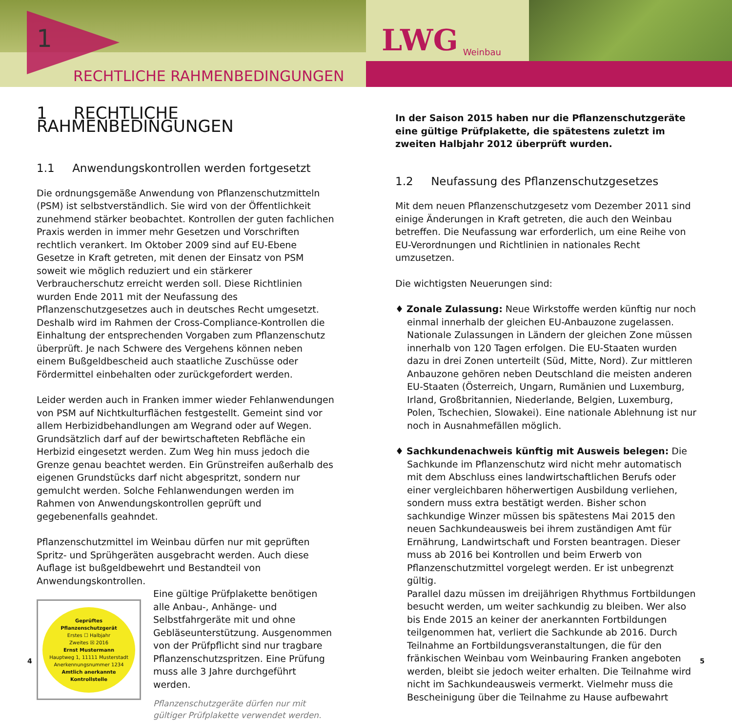1
RECHTLICHE RAHMENBEDINGUNGEN
LWG Weinbau
1 RECHTLICHE RAHMENBEDINGUNGEN
1.1 Anwendungskontrollen werden fortgesetzt
Die ordnungsgemäße Anwendung von Pflanzenschutzmitteln (PSM) ist selbstverständlich. Sie wird von der Öffentlichkeit zunehmend stärker beobachtet. Kontrollen der guten fachlichen Praxis werden in immer mehr Gesetzen und Vorschriften rechtlich verankert. Im Oktober 2009 sind auf EU-Ebene Gesetze in Kraft getreten, mit denen der Einsatz von PSM soweit wie möglich reduziert und ein stärkerer Verbraucherschutz erreicht werden soll. Diese Richtlinien wurden Ende 2011 mit der Neufassung des Pflanzenschutzgesetzes auch in deutsches Recht umgesetzt. Deshalb wird im Rahmen der Cross-Compliance-Kontrollen die Einhaltung der entsprechenden Vorgaben zum Pflanzenschutz überprüft. Je nach Schwere des Vergehens können neben einem Bußgeldbescheid auch staatliche Zuschüsse oder Fördermittel einbehalten oder zurückgefordert werden.
Leider werden auch in Franken immer wieder Fehlanwendungen von PSM auf Nichtkulturflächen festgestellt. Gemeint sind vor allem Herbizidbehandlungen am Wegrand oder auf Wegen. Grundsätzlich darf auf der bewirtschafteten Rebfläche ein Herbizid eingesetzt werden. Zum Weg hin muss jedoch die Grenze genau beachtet werden. Ein Grünstreifen außerhalb des eigenen Grundstücks darf nicht abgespritzt, sondern nur gemulcht werden. Solche Fehlanwendungen werden im Rahmen von Anwendungskontrollen geprüft und gegebenenfalls geahndet.
Pflanzenschutzmittel im Weinbau dürfen nur mit geprüften Spritz- und Sprühgeräten ausgebracht werden. Auch diese Auflage ist bußgeldbewehrt und Bestandteil von Anwendungskontrollen.
Geprüftes
Pflanzenschutzgerät
Erstes ☐ Halbjahr
Zweites ☒ 2016
Ernst Mustermann
Hauptweg 1, 11111 Musterstadt
Anerkennungsnummer 1234
Amtlich anerkannte
Kontrollstelle
Eine gültige Prüfplakette benötigen alle Anbau-, Anhänge- und Selbstfahrgeräte mit und ohne Gebläseunterstützung. Ausgenommen von der Prüfpflicht sind nur tragbare Pflanzenschutzspritzen. Eine Prüfung muss alle 3 Jahre durchgeführt werden.
Pflanzenschutzgeräte dürfen nur mit gültiger Prüfplakette verwendet werden.
In der Saison 2015 haben nur die Pflanzenschutzgeräte eine gültige Prüfplakette, die spätestens zuletzt im zweiten Halbjahr 2012 überprüft wurden.
1.2 Neufassung des Pflanzenschutzgesetzes
Mit dem neuen Pflanzenschutzgesetz vom Dezember 2011 sind einige Änderungen in Kraft getreten, die auch den Weinbau betreffen. Die Neufassung war erforderlich, um eine Reihe von EU-Verordnungen und Richtlinien in nationales Recht umzusetzen.
Die wichtigsten Neuerungen sind:
♦ Zonale Zulassung: Neue Wirkstoffe werden künftig nur noch einmal innerhalb der gleichen EU-Anbauzone zugelassen. Nationale Zulassungen in Ländern der gleichen Zone müssen innerhalb von 120 Tagen erfolgen. Die EU-Staaten wurden dazu in drei Zonen unterteilt (Süd, Mitte, Nord). Zur mittleren Anbauzone gehören neben Deutschland die meisten anderen EU-Staaten (Österreich, Ungarn, Rumänien und Luxemburg, Irland, Großbritannien, Niederlande, Belgien, Luxemburg, Polen, Tschechien, Slowakei). Eine nationale Ablehnung ist nur noch in Ausnahmefällen möglich.
♦ Sachkundenachweis künftig mit Ausweis belegen: Die Sachkunde im Pflanzenschutz wird nicht mehr automatisch mit dem Abschluss eines landwirtschaftlichen Berufs oder einer vergleichbaren höherwertigen Ausbildung verliehen, sondern muss extra bestätigt werden. Bisher schon sachkundige Winzer müssen bis spätestens Mai 2015 den neuen Sachkundeausweis bei ihrem zuständigen Amt für Ernährung, Landwirtschaft und Forsten beantragen. Dieser muss ab 2016 bei Kontrollen und beim Erwerb von Pflanzenschutzmittel vorgelegt werden. Er ist unbegrenzt gültig.
Parallel dazu müssen im dreijährigen Rhythmus Fortbildungen besucht werden, um weiter sachkundig zu bleiben. Wer also bis Ende 2015 an keiner der anerkannten Fortbildungen teilgenommen hat, verliert die Sachkunde ab 2016. Durch Teilnahme an Fortbildungsveranstaltungen, die für den fränkischen Weinbau vom Weinbauring Franken angeboten werden, bleibt sie jedoch weiter erhalten. Die Teilnahme wird nicht im Sachkundeausweis vermerkt. Vielmehr muss die Bescheinigung über die Teilnahme zu Hause aufbewahrt
4 5